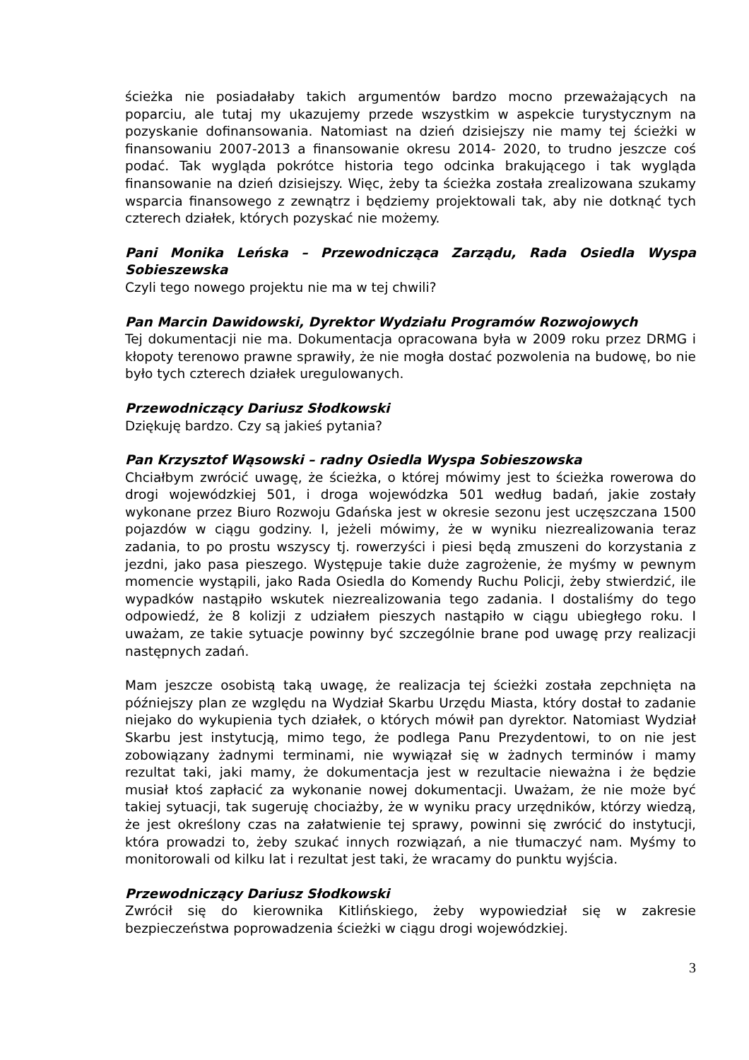ścieżka nie posiadałaby takich argumentów bardzo mocno przeważających na poparciu, ale tutaj my ukazujemy przede wszystkim w aspekcie turystycznym na pozyskanie dofinansowania. Natomiast na dzień dzisiejszy nie mamy tej ścieżki w finansowaniu 2007-2013 a finansowanie okresu 2014- 2020, to trudno jeszcze coś podać. Tak wygląda pokrótce historia tego odcinka brakującego i tak wygląda finansowanie na dzień dzisiejszy. Więc, żeby ta ścieżka została zrealizowana szukamy wsparcia finansowego z zewnątrz i będziemy projektowali tak, aby nie dotknąć tych czterech działek, których pozyskać nie możemy.
Pani Monika Leńska – Przewodnicząca Zarządu, Rada Osiedla Wyspa Sobieszewska
Czyli tego nowego projektu nie ma w tej chwili?
Pan Marcin Dawidowski, Dyrektor Wydziału Programów Rozwojowych
Tej dokumentacji nie ma. Dokumentacja opracowana była w 2009 roku przez DRMG i kłopoty terenowo prawne sprawiły, że nie mogła dostać pozwolenia na budowę, bo nie było tych czterech działek uregulowanych.
Przewodniczący Dariusz Słodkowski
Dziękuję bardzo. Czy są jakieś pytania?
Pan Krzysztof Wąsowski – radny Osiedla Wyspa Sobieszowska
Chciałbym zwrócić uwagę, że ścieżka, o której mówimy jest to ścieżka rowerowa do drogi wojewódzkiej 501, i droga wojewódzka 501 według badań, jakie zostały wykonane przez Biuro Rozwoju Gdańska jest w okresie sezonu jest uczęszczana 1500 pojazdów w ciągu godziny. I, jeżeli mówimy, że w wyniku niezrealizowania teraz zadania, to po prostu wszyscy tj. rowerzyści i piesi będą zmuszeni do korzystania z jezdni, jako pasa pieszego. Występuje takie duże zagrożenie, że myśmy w pewnym momencie wystąpili, jako Rada Osiedla do Komendy Ruchu Policji, żeby stwierdzić, ile wypadków nastąpiło wskutek niezrealizowania tego zadania. I dostaliśmy do tego odpowiedź, że 8 kolizji z udziałem pieszych nastąpiło w ciągu ubiegłego roku. I uważam, ze takie sytuacje powinny być szczególnie brane pod uwagę przy realizacji następnych zadań.
Mam jeszcze osobistą taką uwagę, że realizacja tej ścieżki została zepchnięta na późniejszy plan ze względu na Wydział Skarbu Urzędu Miasta, który dostał to zadanie niejako do wykupienia tych działek, o których mówił pan dyrektor. Natomiast Wydział Skarbu jest instytucją, mimo tego, że podlega Panu Prezydentowi, to on nie jest zobowiązany żadnymi terminami, nie wywiązał się w żadnych terminów i mamy rezultat taki, jaki mamy, że dokumentacja jest w rezultacie nieważna i że będzie musiał ktoś zapłacić za wykonanie nowej dokumentacji. Uważam, że nie może być takiej sytuacji, tak sugeruję chociażby, że w wyniku pracy urzędników, którzy wiedzą, że jest określony czas na załatwienie tej sprawy, powinni się zwrócić do instytucji, która prowadzi to, żeby szukać innych rozwiązań, a nie tłumaczyć nam. Myśmy to monitorowali od kilku lat i rezultat jest taki, że wracamy do punktu wyjścia.
Przewodniczący Dariusz Słodkowski
Zwrócił się do kierownika Kitlińskiego, żeby wypowiedział się w zakresie bezpieczeństwa poprowadzenia ścieżki w ciągu drogi wojewódzkiej.
3